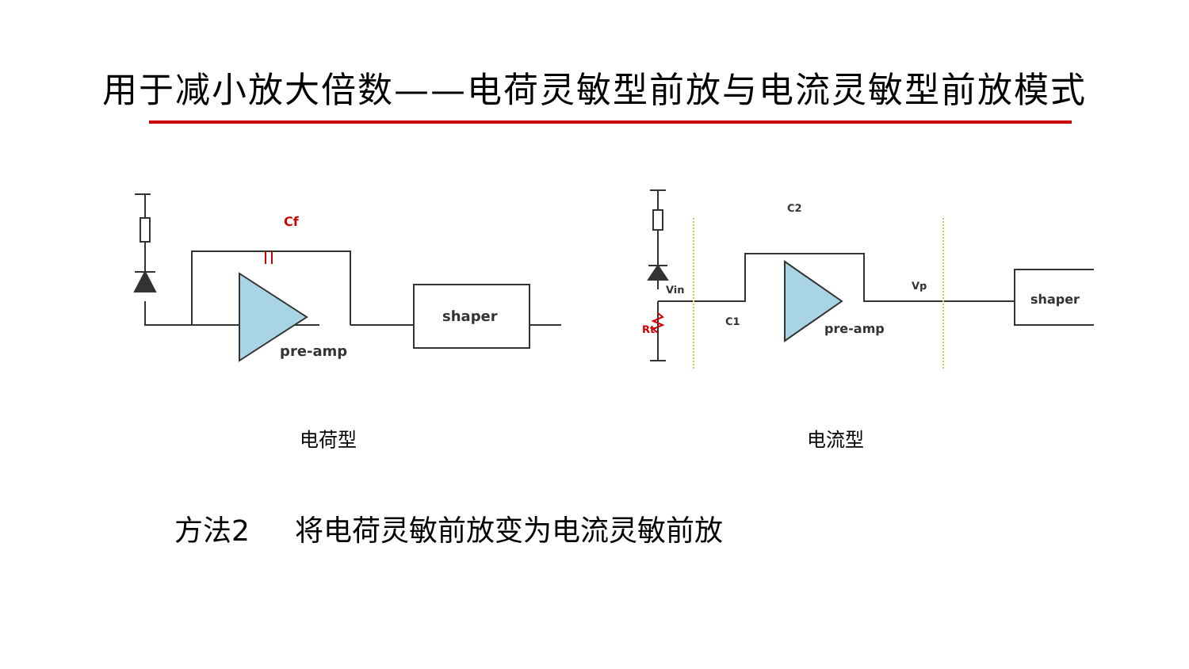用于减小放大倍数——电荷灵敏型前放与电流灵敏型前放模式
Cf
shaper
pre-amp
Vin
C1
C2
Vp
Rt
shaper
pre-amp
电荷型 电流型
方法2 将电荷灵敏前放变为电流灵敏前放